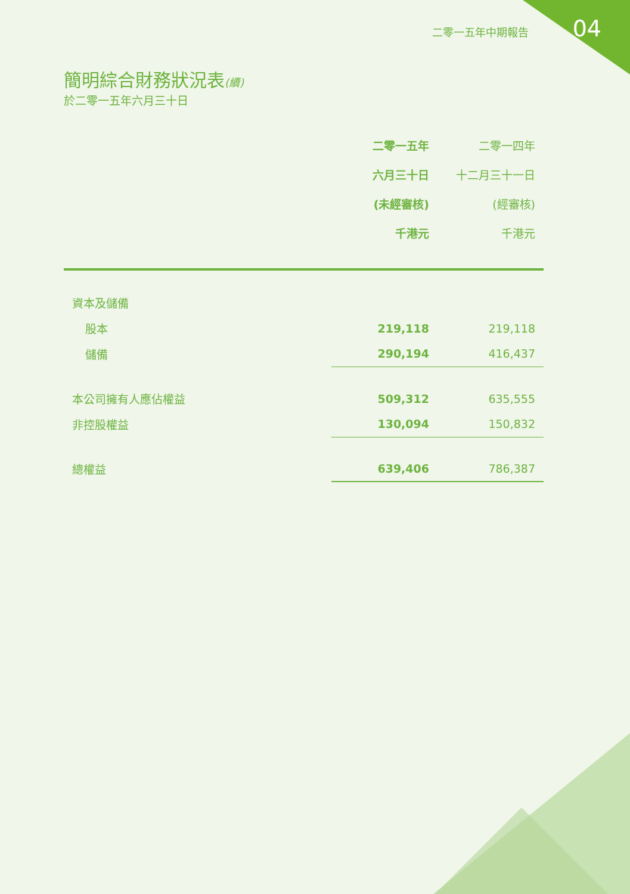二零一五年中期報告 04
簡明綜合財務狀況表(續)
於二零一五年六月三十日
| | 二零一五年 六月三十日 (未經審核) 千港元 | 二零一四年 十二月三十一日 (經審核) 千港元 |
| 資本及儲備 | | |
| 股本 | 219,118 | 219,118 |
| 儲備 | 290,194 | 416,437 |
| 本公司擁有人應佔權益 | 509,312 | 635,555 |
| 非控股權益 | 130,094 | 150,832 |
| 總權益 | 639,406 | 786,387 |